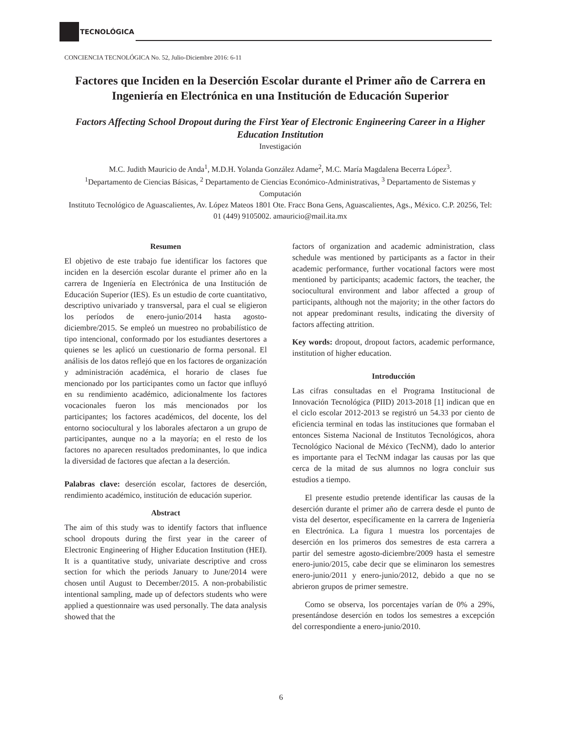TECNOLÓGICA
CONCIENCIA TECNOLÓGICA No. 52, Julio-Diciembre 2016: 6-11
Factores que Inciden en la Deserción Escolar durante el Primer año de Carrera en Ingeniería en Electrónica en una Institución de Educación Superior
Factors Affecting School Dropout during the First Year of Electronic Engineering Career in a Higher Education Institution
Investigación
M.C. Judith Mauricio de Anda<sup>1</sup>, M.D.H. Yolanda González Adame<sup>2</sup>, M.C. María Magdalena Becerra López<sup>3</sup>.
<sup>1</sup> Departamento de Ciencias Básicas, <sup>2</sup> Departamento de Ciencias Económico-Administrativas, <sup>3</sup> Departamento de Sistemas y Computación
Instituto Tecnológico de Aguascalientes, Av. López Mateos 1801 Ote. Fracc Bona Gens, Aguascalientes, Ags., México. C.P. 20256, Tel: 01 (449) 9105002. amauricio@mail.ita.mx
Resumen
El objetivo de este trabajo fue identificar los factores que inciden en la deserción escolar durante el primer año en la carrera de Ingeniería en Electrónica de una Institución de Educación Superior (IES). Es un estudio de corte cuantitativo, descriptivo univariado y transversal, para el cual se eligieron los períodos de enero-junio/2014 hasta agosto-diciembre/2015. Se empleó un muestreo no probabilístico de tipo intencional, conformado por los estudiantes desertores a quienes se les aplicó un cuestionario de forma personal. El análisis de los datos reflejó que en los factores de organización y administración académica, el horario de clases fue mencionado por los participantes como un factor que influyó en su rendimiento académico, adicionalmente los factores vocacionales fueron los más mencionados por los participantes; los factores académicos, del docente, los del entorno sociocultural y los laborales afectaron a un grupo de participantes, aunque no a la mayoría; en el resto de los factores no aparecen resultados predominantes, lo que indica la diversidad de factores que afectan a la deserción.
Palabras clave: deserción escolar, factores de deserción, rendimiento académico, institución de educación superior.
Abstract
The aim of this study was to identify factors that influence school dropouts during the first year in the career of Electronic Engineering of Higher Education Institution (HEI). It is a quantitative study, univariate descriptive and cross section for which the periods January to June/2014 were chosen until August to December/2015. A non-probabilistic intentional sampling, made up of defectors students who were applied a questionnaire was used personally. The data analysis showed that the
factors of organization and academic administration, class schedule was mentioned by participants as a factor in their academic performance, further vocational factors were most mentioned by participants; academic factors, the teacher, the sociocultural environment and labor affected a group of participants, although not the majority; in the other factors do not appear predominant results, indicating the diversity of factors affecting attrition.
Key words: dropout, dropout factors, academic performance, institution of higher education.
Introducción
Las cifras consultadas en el Programa Institucional de Innovación Tecnológica (PIID) 2013-2018 [1] indican que en el ciclo escolar 2012-2013 se registró un 54.33 por ciento de eficiencia terminal en todas las instituciones que formaban el entonces Sistema Nacional de Institutos Tecnológicos, ahora Tecnológico Nacional de México (TecNM), dado lo anterior es importante para el TecNM indagar las causas por las que cerca de la mitad de sus alumnos no logra concluir sus estudios a tiempo.
El presente estudio pretende identificar las causas de la deserción durante el primer año de carrera desde el punto de vista del desertor, específicamente en la carrera de Ingeniería en Electrónica. La figura 1 muestra los porcentajes de deserción en los primeros dos semestres de esta carrera a partir del semestre agosto-diciembre/2009 hasta el semestre enero-junio/2015, cabe decir que se eliminaron los semestres enero-junio/2011 y enero-junio/2012, debido a que no se abrieron grupos de primer semestre.
Como se observa, los porcentajes varían de 0% a 29%, presentándose deserción en todos los semestres a excepción del correspondiente a enero-junio/2010.
6